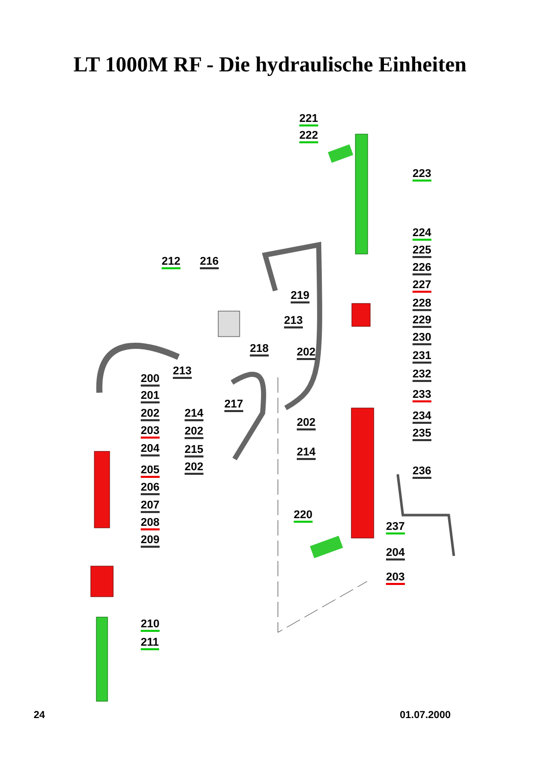LT 1000M RF - Die hydraulische Einheiten
221
222
223
224
225
226
227
228
229
230
231
232
233
234
235
236
237
204
203
212 216
219
213
218 202
213
200
201
217
202 214
202
203 202
204 215 214
202 205
206
220
207
208
209
210
211
24 01.07.2000